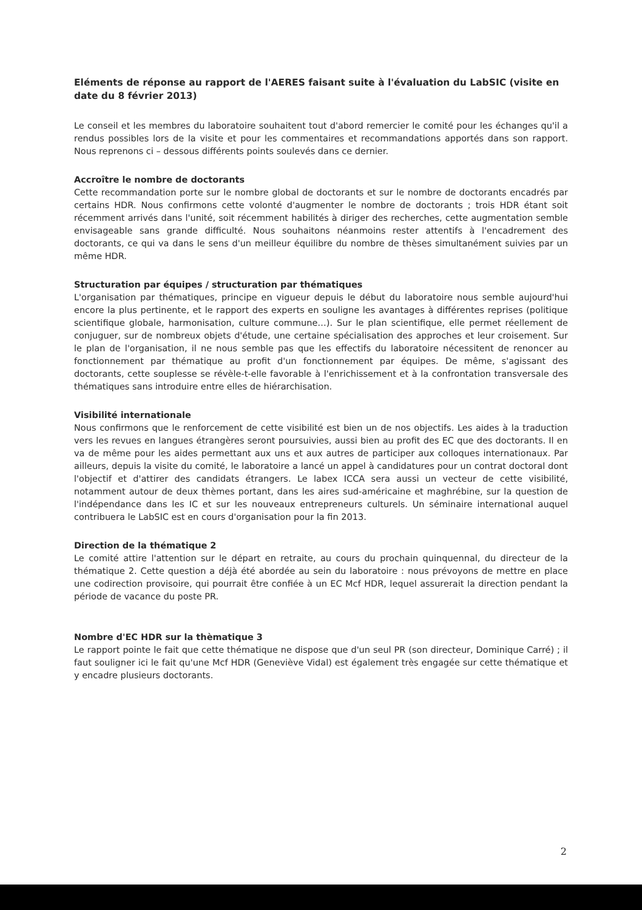Eléments de réponse au rapport de l'AERES faisant suite à l'évaluation du LabSIC (visite en date du 8 février 2013)
Le conseil et les membres du laboratoire souhaitent tout d'abord remercier le comité pour les échanges qu'il a rendus possibles lors de la visite et pour les commentaires et recommandations apportés dans son rapport. Nous reprenons ci – dessous différents points soulevés dans ce dernier.
Accroître le nombre de doctorants
Cette recommandation porte sur le nombre global de doctorants et sur le nombre de doctorants encadrés par certains HDR. Nous confirmons cette volonté d'augmenter le nombre de doctorants ; trois HDR étant soit récemment arrivés dans l'unité, soit récemment habilités à diriger des recherches, cette augmentation semble envisageable sans grande difficulté. Nous souhaitons néanmoins rester attentifs à l'encadrement des doctorants, ce qui va dans le sens d'un meilleur équilibre du nombre de thèses simultanément suivies par un même HDR.
Structuration par équipes / structuration par thématiques
L'organisation par thématiques, principe en vigueur depuis le début du laboratoire nous semble aujourd'hui encore la plus pertinente, et le rapport des experts en souligne les avantages à différentes reprises (politique scientifique globale, harmonisation, culture commune…). Sur le plan scientifique, elle permet réellement de conjuguer, sur de nombreux objets d'étude, une certaine spécialisation des approches et leur croisement. Sur le plan de l'organisation, il ne nous semble pas que les effectifs du laboratoire nécessitent de renoncer au fonctionnement par thématique au profit d'un fonctionnement par équipes. De même, s'agissant des doctorants, cette souplesse se révèle-t-elle favorable à l'enrichissement et à la confrontation transversale des thématiques sans introduire entre elles de hiérarchisation.
Visibilité internationale
Nous confirmons que le renforcement de cette visibilité est bien un de nos objectifs. Les aides à la traduction vers les revues en langues étrangères seront poursuivies, aussi bien au profit des EC que des doctorants. Il en va de même pour les aides permettant aux uns et aux autres de participer aux colloques internationaux. Par ailleurs, depuis la visite du comité, le laboratoire a lancé un appel à candidatures pour un contrat doctoral dont l'objectif et d'attirer des candidats étrangers. Le labex ICCA sera aussi un vecteur de cette visibilité, notamment autour de deux thèmes portant, dans les aires sud-américaine et maghrébine, sur la question de l'indépendance dans les IC et sur les nouveaux entrepreneurs culturels. Un séminaire international auquel contribuera le LabSIC est en cours d'organisation pour la fin 2013.
Direction de la thématique 2
Le comité attire l'attention sur le départ en retraite, au cours du prochain quinquennal, du directeur de la thématique 2. Cette question a déjà été abordée au sein du laboratoire : nous prévoyons de mettre en place une codirection provisoire, qui pourrait être confiée à un EC Mcf HDR, lequel assurerait la direction pendant la période de vacance du poste PR.
Nombre d'EC HDR sur la thèmatique 3
Le rapport pointe le fait que cette thématique ne dispose que d'un seul PR (son directeur, Dominique Carré) ; il faut souligner ici le fait qu'une Mcf HDR (Geneviève Vidal) est également très engagée sur cette thématique et y encadre plusieurs doctorants.
2